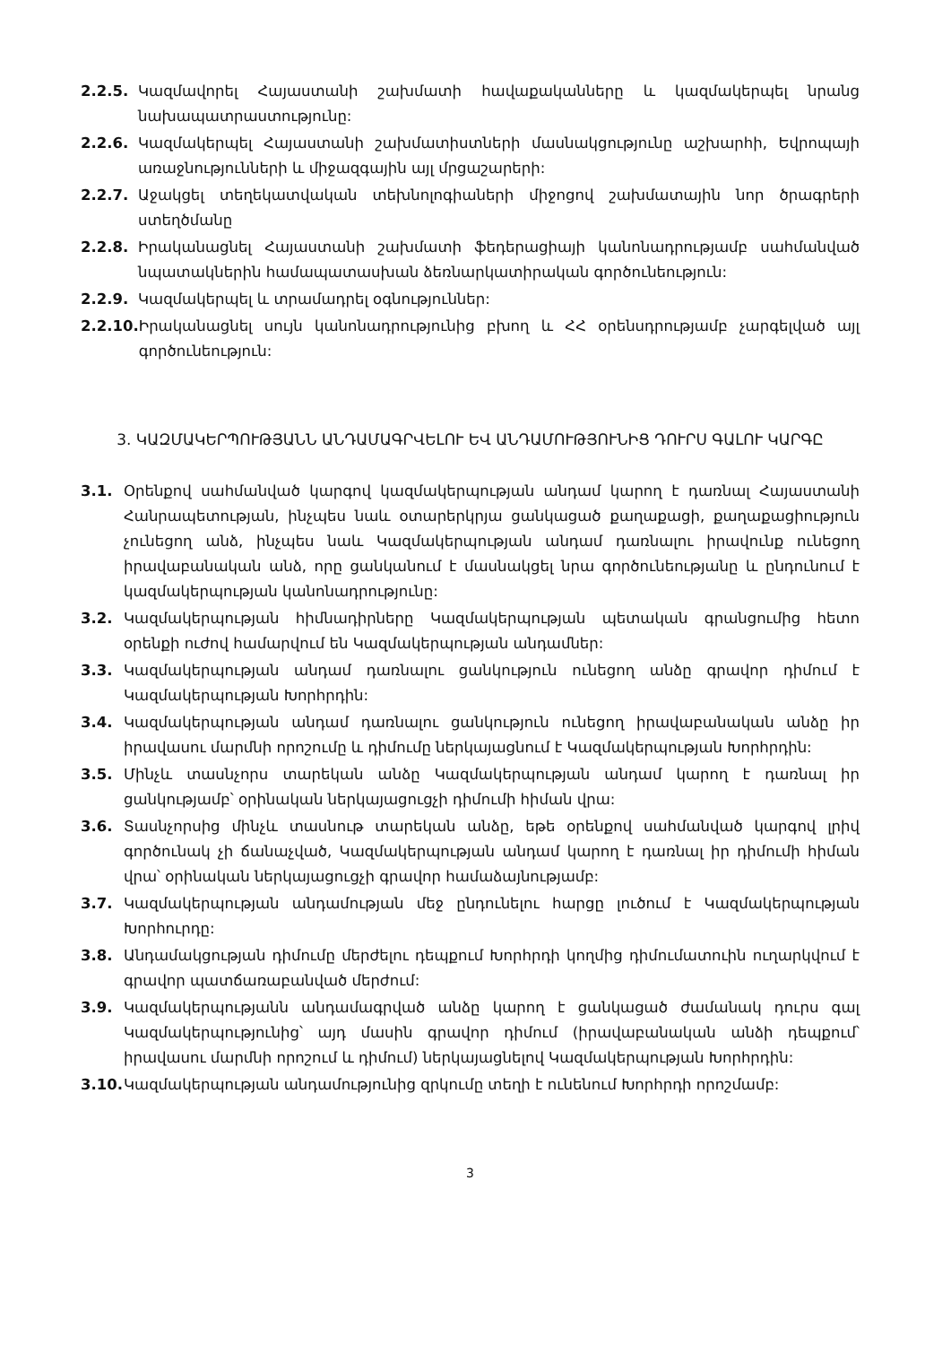2.2.5. Կազմավորել Հայաստանի շախմատի հավաքականները և կազմակերպել նրանց նախապատրաստությունը:
2.2.6. Կազմակերպել Հայաստանի շախմատիստների մասնակցությունը աշխարհի, Եվրոպայի առաջնությունների և միջազգային այլ մրցաշարերի:
2.2.7. Աջակցել տեղեկատվական տեխնոլոգիաների միջոցով շախմատային նոր ծրագրերի ստեղծմանը
2.2.8. Իրականացնել Հայաստանի շախմատի ֆեդերացիայի կանոնադրությամբ սահմանված նպատակներին համապատասխան ձեռնարկատիրական գործունեություն:
2.2.9. Կազմակերպել և տրամադրել օգնություններ:
2.2.10. Իրականացնել սույն կանոնադրությունից բխող և ՀՀ օրենսդրությամբ չարգելված այլ գործունեություն:
3. ԿԱԶՄԱԿԵՐՊՈՒԹՅԱՆՆ ԱՆԴԱՄԱԳՐՎԵԼՈՒ ԵՎ ԱՆԴԱՄՈՒԹՅՈՒՆԻՑ ԴՈՒՐՍ ԳԱԼՈՒ ԿԱՐԳԸ
3.1. Օրենքով սահմանված կարգով կազմակերպության անդամ կարող է դառնալ Հայաստանի Հանրապետության, ինչպես նաև օտարերկրյա ցանկացած քաղաքացի, քաղաքացիություն չունեցող անձ, ինչպես նաև Կազմակերպության անդամ դառնալու իրավունք ունեցող իրավաբանական անձ, որը ցանկանում է մասնակցել նրա գործունեությանը և ընդունում է կազմակերպության կանոնադրությունը:
3.2. Կազմակերպության հիմնադիրները Կազմակերպության պետական գրանցումից հետո օրենքի ուժով համարվում են Կազմակերպության անդամներ:
3.3. Կազմակերպության անդամ դառնալու ցանկություն ունեցող անձը գրավոր դիմում է Կազմակերպության Խորհրդին:
3.4. Կազմակերպության անդամ դառնալու ցանկություն ունեցող իրավաբանական անձը իր իրավասու մարմնի որոշումը և դիմումը ներկայացնում է Կազմակերպության Խորհրդին:
3.5. Մինչև տասնչորս տարեկան անձը Կազմակերպության անդամ կարող է դառնալ իր ցանկությամբ՝ օրինական ներկայացուցչի դիմումի հիման վրա:
3.6. Տասնչորսից մինչև տասնութ տարեկան անձը, եթե օրենքով սահմանված կարգով լրիվ գործունակ չի ճանաչված, Կազմակերպության անդամ կարող է դառնալ իր դիմումի հիման վրա՝ օրինական ներկայացուցչի գրավոր համաձայնությամբ:
3.7. Կազմակերպության անդամության մեջ ընդունելու հարցը լուծում է Կազմակերպության Խորհուրդը:
3.8. Անդամակցության դիմումը մերժելու դեպքում Խորհրդի կողմից դիմումատուին ուղարկվում է գրավոր պատճառաբանված մերժում:
3.9. Կազմակերպությանն անդամագրված անձը կարող է ցանկացած ժամանակ դուրս գալ Կազմակերպությունից՝ այդ մասին գրավոր դիմում (իրավաբանական անձի դեպքում՝ իրավասու մարմնի որոշում և դիմում) ներկայացնելով Կազմակերպության Խորհրդին:
3.10. Կազմակերպության անդամությունից զրկումը տեղի է ունենում Խորհրդի որոշմամբ:
3